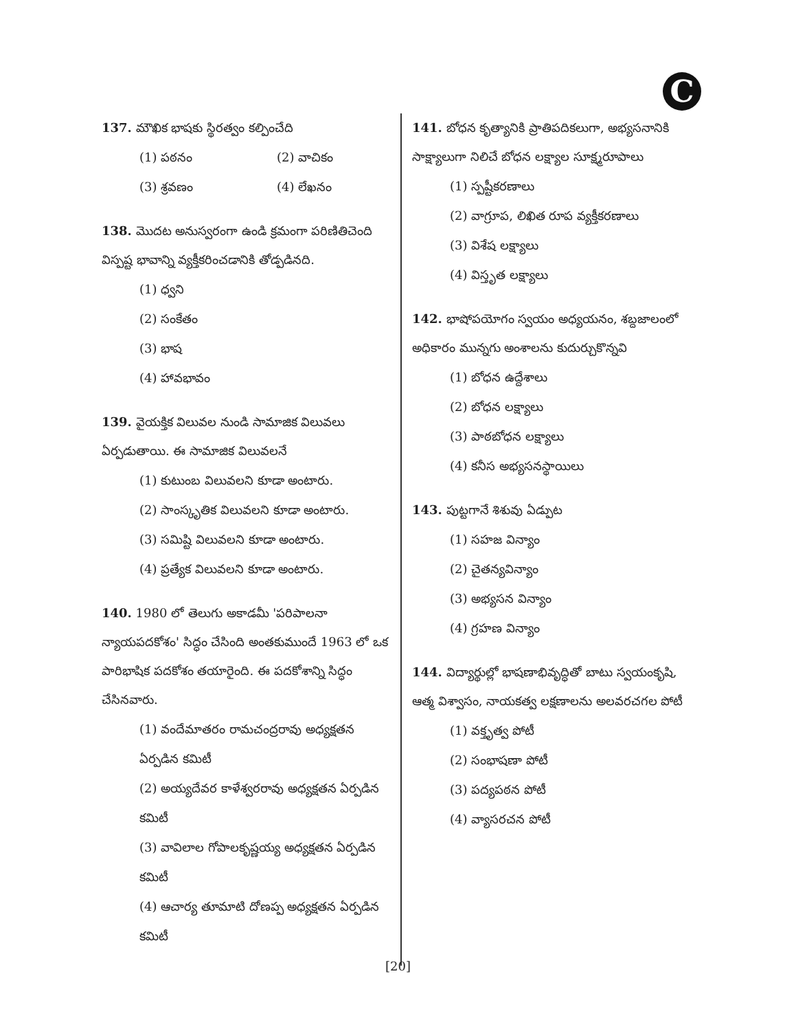C
137. మౌఖిక భాషకు స్థిరత్వం కల్పించేది
(1) పఠనం (2) వాచికం (3) శ్రవణం (4) లేఖనం
138. మొదట అనుస్వరంగా ఉండి క్రమంగా పరిణితిచెంది విస్పష్ట భావాన్ని వ్యక్తీకరించడానికి తోడ్పడినది.
(1) ధ్వని
(2) సంకేతం
(3) భాష
(4) హావభావం
139. వైయక్తిక విలువల నుండి సామాజిక విలువలు ఏర్పడుతాయి. ఈ సామాజిక విలువలనే
(1) కుటుంబ విలువలని కూడా అంటారు.
(2) సాంస్కృతిక విలువలని కూడా అంటారు.
(3) సమిష్టి విలువలని కూడా అంటారు.
(4) ప్రత్యేక విలువలని కూడా అంటారు.
140. 1980 లో తెలుగు అకాడమీ 'పరిపాలనా న్యాయపదకోశం' సిద్ధం చేసింది అంతకుముందే 1963 లో ఒక పారిభాషిక పదకోశం తయారైంది. ఈ పదకోశాన్ని సిద్ధం చేసినవారు.
(1) వందేమాతరం రామచంద్రరావు అధ్యక్షతన ఏర్పడిన కమిటీ
(2) అయ్యదేవర కాళేశ్వరరావు అధ్యక్షతన ఏర్పడిన కమిటీ
(3) వావిలాల గోపాలకృష్ణయ్య అధ్యక్షతన ఏర్పడిన కమిటీ
(4) ఆచార్య తూమాటి దోణప్ప అధ్యక్షతన ఏర్పడిన కమిటీ
141. బోధన కృత్యానికి ప్రాతిపదికలుగా, అభ్యసనానికి సాక్ష్యాలుగా నిలిచే బోధన లక్ష్యాల సూక్ష్మరూపాలు
(1) స్పష్టీకరణాలు
(2) వాగ్రూప, లిఖిత రూప వ్యక్తీకరణాలు
(3) విశేష లక్ష్యాలు
(4) విస్తృత లక్ష్యాలు
142. భాషోపయోగం స్వయం అధ్యయనం, శబ్దజాలంలో అధికారం మున్నగు అంశాలను కుదుర్చుకొన్నవి
(1) బోధన ఉద్దేశాలు
(2) బోధన లక్ష్యాలు
(3) పాఠబోధన లక్ష్యాలు
(4) కనీస అభ్యసనస్థాయిలు
143. పుట్టగానే శిశువు ఏడ్పుట
(1) సహజ విన్యాం
(2) చైతన్యవిన్యాం
(3) అభ్యసన విన్యాం
(4) గ్రహణ విన్యాం
144. విద్యార్థుల్లో భాషణాభివృద్ధితో బాటు స్వయంకృషి, ఆత్మ విశ్వాసం, నాయకత్వ లక్షణాలను అలవరచగల పోటీ
(1) వక్తృత్వ పోటీ
(2) సంభాషణా పోటీ
(3) పద్యపఠన పోటీ
(4) వ్యాసరచన పోటీ
[20]